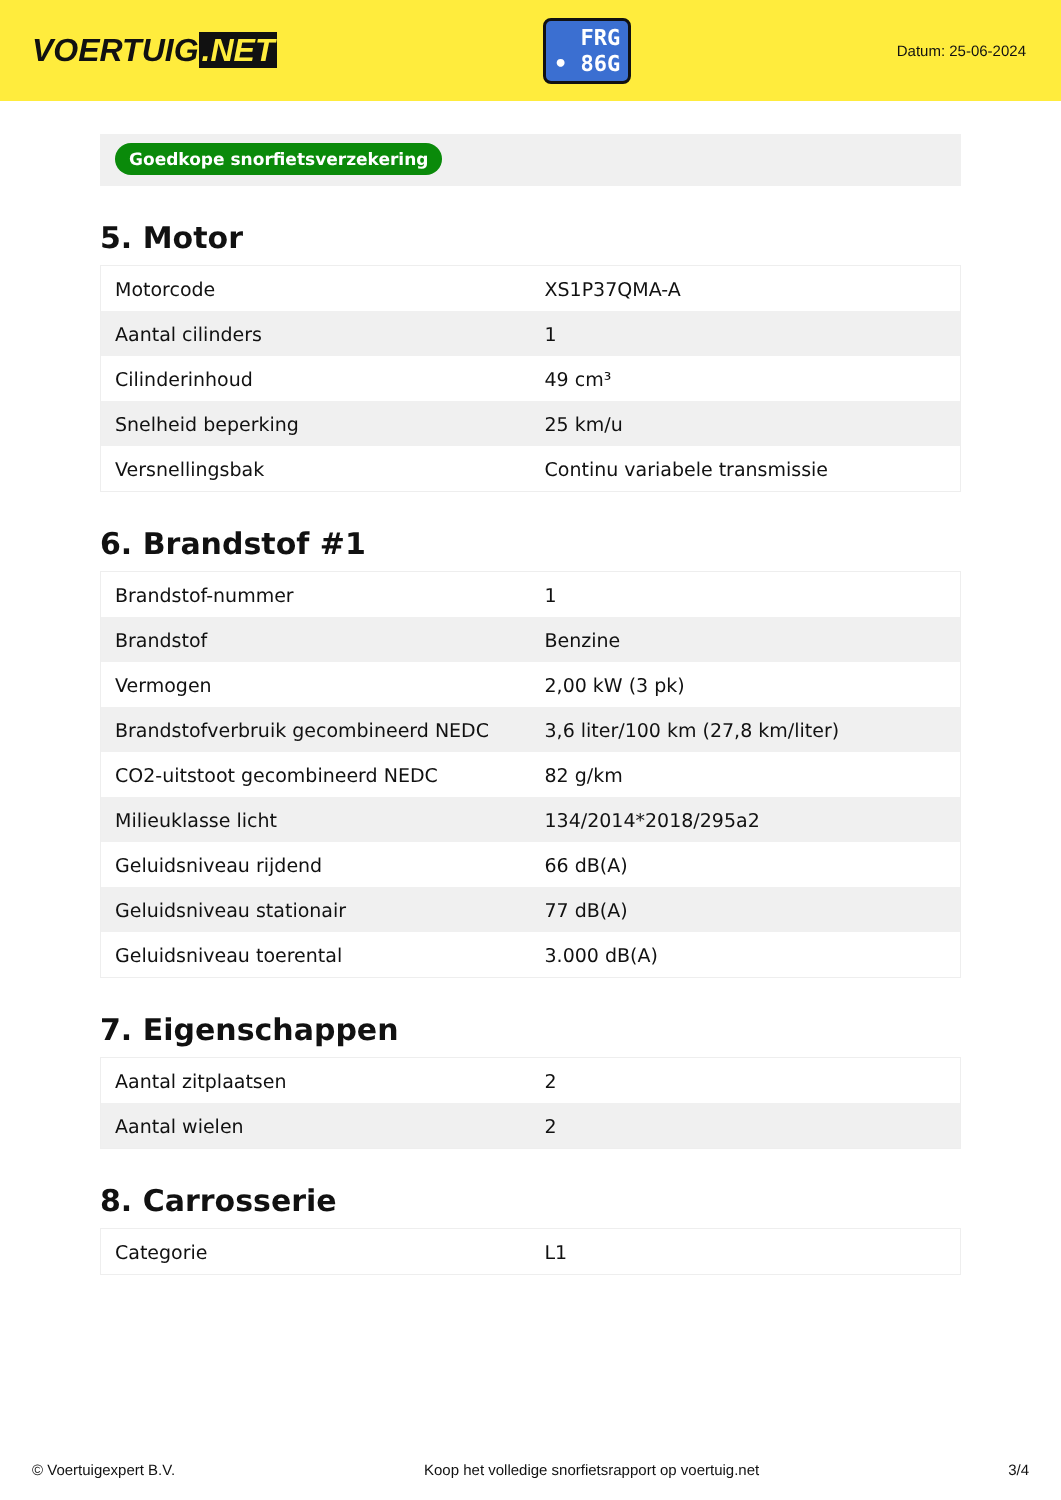VOERTUIG.NET
FRG
• 86G
Datum: 25-06-2024
Goedkope snorfietsverzekering
5. Motor
| Motorcode | XS1P37QMA-A |
| Aantal cilinders | 1 |
| Cilinderinhoud | 49 cm³ |
| Snelheid beperking | 25 km/u |
| Versnellingsbak | Continu variabele transmissie |
6. Brandstof #1
| Brandstof-nummer | 1 |
| Brandstof | Benzine |
| Vermogen | 2,00 kW (3 pk) |
| Brandstofverbruik gecombineerd NEDC | 3,6 liter/100 km (27,8 km/liter) |
| CO2-uitstoot gecombineerd NEDC | 82 g/km |
| Milieuklasse licht | 134/2014*2018/295a2 |
| Geluidsniveau rijdend | 66 dB(A) |
| Geluidsniveau stationair | 77 dB(A) |
| Geluidsniveau toerental | 3.000 dB(A) |
7. Eigenschappen
| Aantal zitplaatsen | 2 |
| Aantal wielen | 2 |
8. Carrosserie
| Categorie | L1 |
© Voertuigexpert B.V. Koop het volledige snorfietsrapport op voertuig.net 3/4